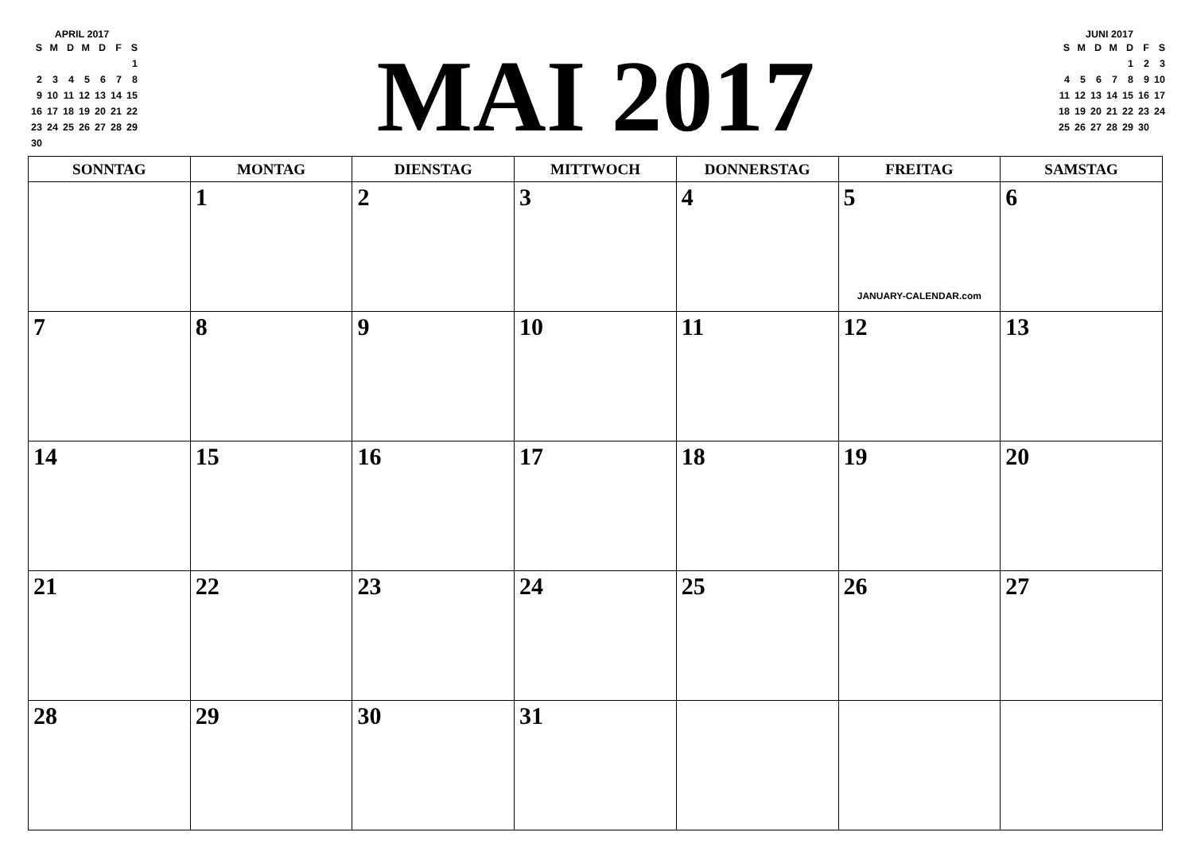APRIL 2017
| S | M | D | M | D | F | S |
| --- | --- | --- | --- | --- | --- | --- |
| | | | | | | 1 |
| 2 | 3 | 4 | 5 | 6 | 7 | 8 |
| 9 | 10 | 11 | 12 | 13 | 14 | 15 |
| 16 | 17 | 18 | 19 | 20 | 21 | 22 |
| 23 | 24 | 25 | 26 | 27 | 28 | 29 |
| 30 | | | | | | |
MAI 2017
JUNI 2017
| S | M | D | M | D | F | S |
| --- | --- | --- | --- | --- | --- | --- |
| | | | | 1 | 2 | 3 |
| 4 | 5 | 6 | 7 | 8 | 9 | 10 |
| 11 | 12 | 13 | 14 | 15 | 16 | 17 |
| 18 | 19 | 20 | 21 | 22 | 23 | 24 |
| 25 | 26 | 27 | 28 | 29 | 30 | |
| SONNTAG | MONTAG | DIENSTAG | MITTWOCH | DONNERSTAG | FREITAG | SAMSTAG |
| --- | --- | --- | --- | --- | --- | --- |
| | 1 | 2 | 3 | 4 | 5 JANUARY-CALENDAR.com | 6 |
| 7 | 8 | 9 | 10 | 11 | 12 | 13 |
| 14 | 15 | 16 | 17 | 18 | 19 | 20 |
| 21 | 22 | 23 | 24 | 25 | 26 | 27 |
| 28 | 29 | 30 | 31 | | | |